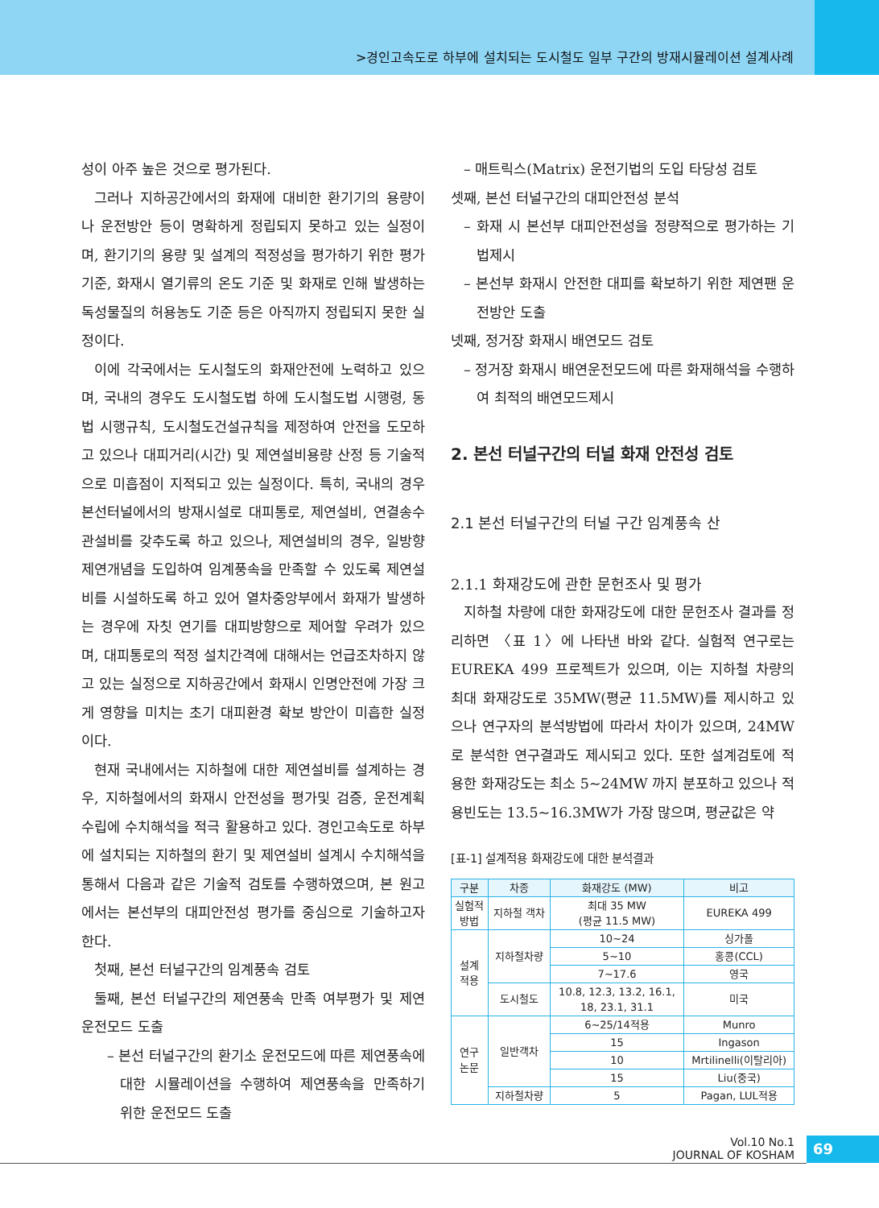>경인고속도로 하부에 설치되는 도시철도 일부 구간의 방재시뮬레이션 설계사례
성이 아주 높은 것으로 평가된다.
그러나 지하공간에서의 화재에 대비한 환기기의 용량이나 운전방안 등이 명확하게 정립되지 못하고 있는 실정이며, 환기기의 용량 및 설계의 적정성을 평가하기 위한 평가 기준, 화재시 열기류의 온도 기준 및 화재로 인해 발생하는 독성물질의 허용농도 기준 등은 아직까지 정립되지 못한 실정이다.
이에 각국에서는 도시철도의 화재안전에 노력하고 있으며, 국내의 경우도 도시철도법 하에 도시철도법 시행령, 동법 시행규칙, 도시철도건설규칙을 제정하여 안전을 도모하고 있으나 대피거리(시간) 및 제연설비용량 산정 등 기술적으로 미흡점이 지적되고 있는 실정이다. 특히, 국내의 경우 본선터널에서의 방재시설로 대피통로, 제연설비, 연결송수관설비를 갖추도록 하고 있으나, 제연설비의 경우, 일방향 제연개념을 도입하여 임계풍속을 만족할 수 있도록 제연설비를 시설하도록 하고 있어 열차중앙부에서 화재가 발생하는 경우에 자칫 연기를 대피방향으로 제어할 우려가 있으며, 대피통로의 적정 설치간격에 대해서는 언급조차하지 않고 있는 실정으로 지하공간에서 화재시 인명안전에 가장 크게 영향을 미치는 초기 대피환경 확보 방안이 미흡한 실정이다.
현재 국내에서는 지하철에 대한 제연설비를 설계하는 경우, 지하철에서의 화재시 안전성을 평가및 검증, 운전계획수립에 수치해석을 적극 활용하고 있다. 경인고속도로 하부에 설치되는 지하철의 환기 및 제연설비 설계시 수치해석을 통해서 다음과 같은 기술적 검토를 수행하였으며, 본 원고에서는 본선부의 대피안전성 평가를 중심으로 기술하고자 한다.
첫째, 본선 터널구간의 임계풍속 검토
둘째, 본선 터널구간의 제연풍속 만족 여부평가 및 제연운전모드 도출
– 본선 터널구간의 환기소 운전모드에 따른 제연풍속에 대한 시뮬레이션을 수행하여 제연풍속을 만족하기 위한 운전모드 도출
– 매트릭스(Matrix) 운전기법의 도입 타당성 검토
셋째, 본선 터널구간의 대피안전성 분석
– 화재 시 본선부 대피안전성을 정량적으로 평가하는 기법제시
– 본선부 화재시 안전한 대피를 확보하기 위한 제연팬 운전방안 도출
넷째, 정거장 화재시 배연모드 검토
– 정거장 화재시 배연운전모드에 따른 화재해석을 수행하여 최적의 배연모드제시
2. 본선 터널구간의 터널 화재 안전성 검토
2.1 본선 터널구간의 터널 구간 임계풍속 산
2.1.1 화재강도에 관한 문헌조사 및 평가
지하철 차량에 대한 화재강도에 대한 문헌조사 결과를 정리하면 〈표 1〉에 나타낸 바와 같다. 실험적 연구로는 EUREKA 499 프로젝트가 있으며, 이는 지하철 차량의 최대 화재강도로 35MW(평균 11.5MW)를 제시하고 있으나 연구자의 분석방법에 따라서 차이가 있으며, 24MW로 분석한 연구결과도 제시되고 있다. 또한 설계검토에 적용한 화재강도는 최소 5~24MW 까지 분포하고 있으나 적용빈도는 13.5~16.3MW가 가장 많으며, 평균값은 약
[표-1] 설계적용 화재강도에 대한 분석결과
| 구분 | 차종 | 화재강도 (MW) | 비고 |
| --- | --- | --- | --- |
| 실험적 방법 | 지하철 객차 | 최대 35 MW (평균 11.5 MW) | EUREKA 499 |
| 설계 적용 | 지하철차량 | 10~24 | 싱가폴 |
| | | 5~10 | 홍콩(CCL) |
| | | 7~17.6 | 영국 |
| | 도시철도 | 10.8, 12.3, 13.2, 16.1, 18, 23.1, 31.1 | 미국 |
| 연구 논문 | 일반객차 | 6~25/14적용 | Munro |
| | | 15 | Ingason |
| | | 10 | Mrtilinelli(이탈리아) |
| | | 15 | Liu(중국) |
| | 지하철차량 | 5 | Pagan, LUL적용 |
Vol.10 No.1
JOURNAL OF KOSHAM
69